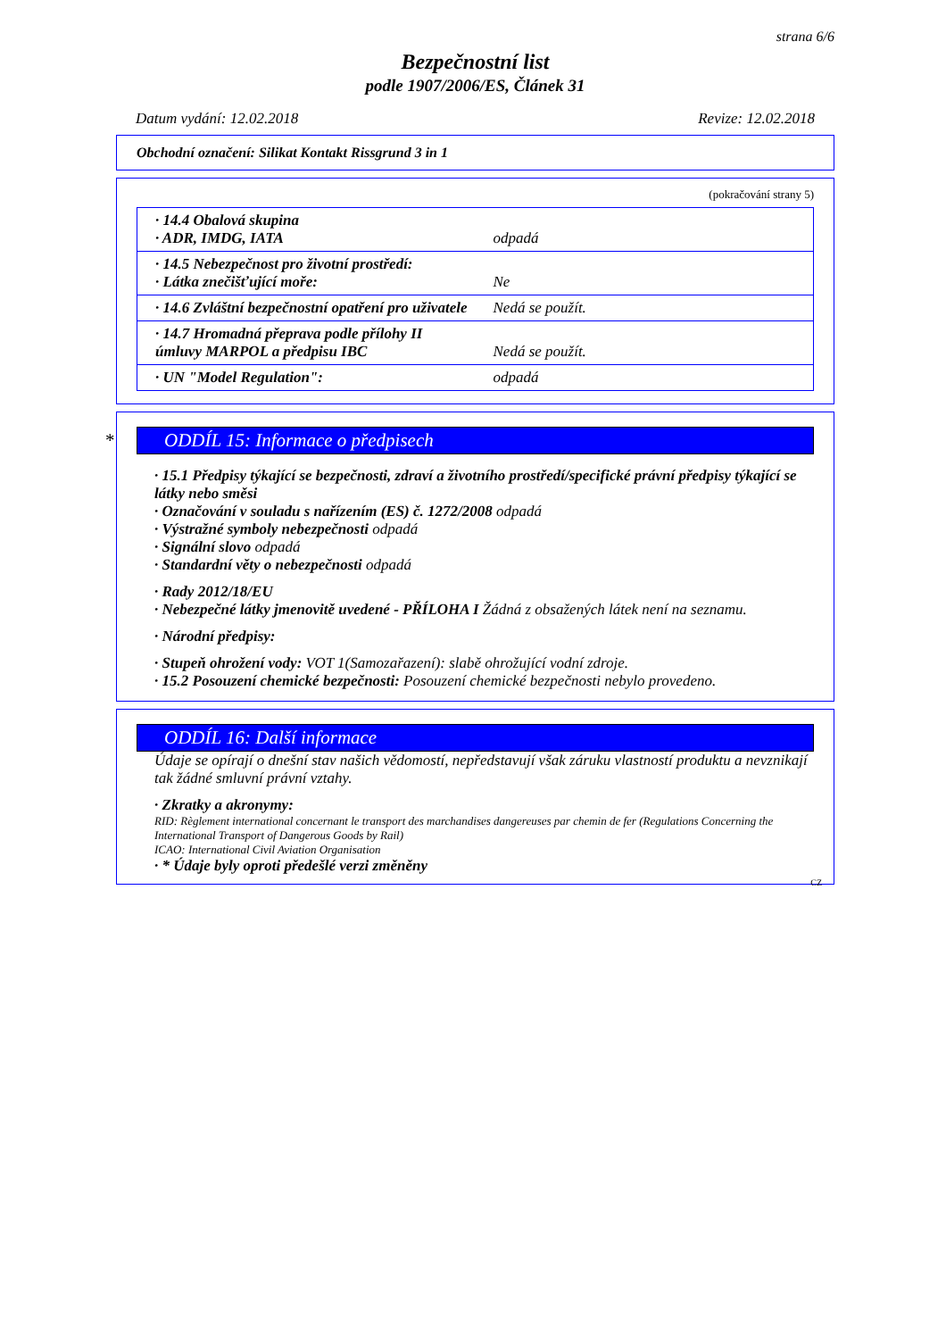strana 6/6
Bezpečnostní list
podle 1907/2006/ES, Článek 31
Datum vydání: 12.02.2018 Revize: 12.02.2018
Obchodní označení: Silikat Kontakt Rissgrund 3 in 1
(pokračování strany 5)
| · 14.4 Obalová skupina · ADR, IMDG, IATA | odpadá |
| · 14.5 Nebezpečnost pro životní prostředí: · Látka znečišťující moře: | Ne |
| · 14.6 Zvláštní bezpečnostní opatření pro uživatele | Nedá se použít. |
| · 14.7 Hromadná přeprava podle přílohy II úmluvy MARPOL a předpisu IBC | Nedá se použít. |
| · UN "Model Regulation": | odpadá |
* ODDÍL 15: Informace o předpisech
· 15.1 Předpisy týkající se bezpečnosti, zdraví a životního prostředí/specifické právní předpisy týkající se látky nebo směsi
· Označování v souladu s nařízením (ES) č. 1272/2008 odpadá
· Výstražné symboly nebezpečnosti odpadá
· Signální slovo odpadá
· Standardní věty o nebezpečnosti odpadá
· Rady 2012/18/EU
· Nebezpečné látky jmenovitě uvedené - PŘÍLOHA I Žádná z obsažených látek není na seznamu.
· Národní předpisy:
· Stupeň ohrožení vody: VOT 1(Samozařazení): slabě ohrožující vodní zdroje.
· 15.2 Posouzení chemické bezpečnosti: Posouzení chemické bezpečnosti nebylo provedeno.
ODDÍL 16: Další informace
Údaje se opírají o dnešní stav našich vědomostí, nepředstavují však záruku vlastností produktu a nevznikají tak žádné smluvní právní vztahy.
· Zkratky a akronymy:
RID: Règlement international concernant le transport des marchandises dangereuses par chemin de fer (Regulations Concerning the International Transport of Dangerous Goods by Rail)
ICAO: International Civil Aviation Organisation
· * Údaje byly oproti předešlé verzi změněny
CZ